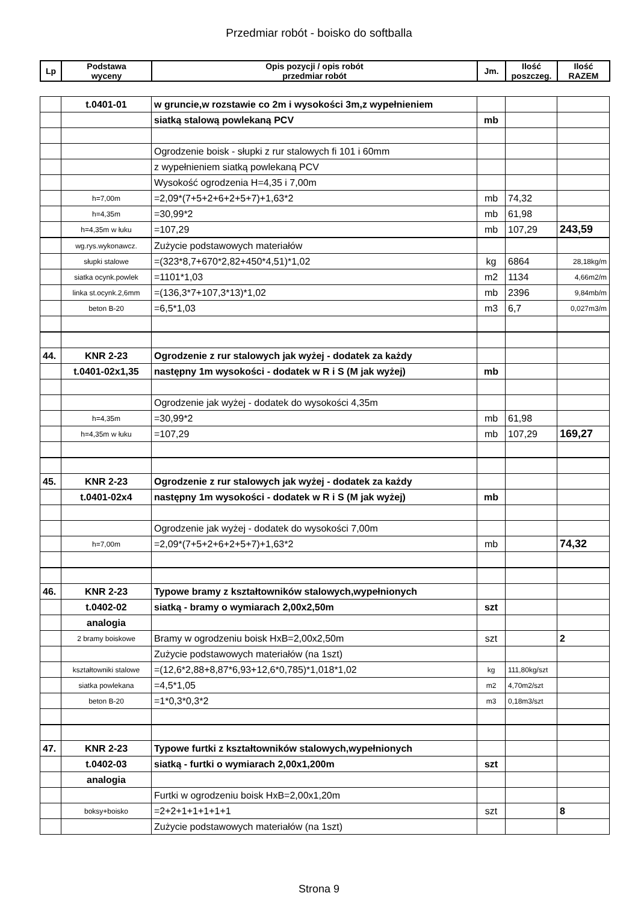Przedmiar robót - boisko do softballa
| Lp | Podstawa wyceny | Opis pozycji / opis robót przedmiar robót | Jm. | Ilość poszczeg. | Ilość RAZEM |
| --- | --- | --- | --- | --- | --- |
| | t.0401-01 | w gruncie,w rozstawie co 2m i wysokości 3m,z wypełnieniem | | | |
| | | siatką stalową powlekaną PCV | mb | | |
| | | Ogrodzenie boisk - słupki z rur stalowych fi 101 i 60mm | | | |
| | | z wypełnieniem siatką powlekaną PCV | | | |
| | | Wysokość ogrodzenia H=4,35 i 7,00m | | | |
| | h=7,00m | =2,09*(7+5+2+6+2+5+7)+1,63*2 | mb | 74,32 | |
| | h=4,35m | =30,99*2 | mb | 61,98 | |
| | h=4,35m w łuku | =107,29 | mb | 107,29 | 243,59 |
| | wg.rys.wykonawcz. | Zużycie podstawowych materiałów | | | |
| | słupki stalowe | =(323*8,7+670*2,82+450*4,51)*1,02 | kg | 6864 | 28,18kg/m |
| | siatka ocynk.powlek | =1101*1,03 | m2 | 1134 | 4,66m2/m |
| | linka st.ocynk.2,6mm | =(136,3*7+107,3*13)*1,02 | mb | 2396 | 9,84mb/m |
| | beton B-20 | =6,5*1,03 | m3 | 6,7 | 0,027m3/m |
| 44. | KNR 2-23 | Ogrodzenie z rur stalowych jak wyżej - dodatek za każdy | | | |
| | t.0401-02x1,35 | następny 1m wysokości - dodatek w R i S (M jak wyżej) | mb | | |
| | | Ogrodzenie jak wyżej - dodatek do wysokości 4,35m | | | |
| | h=4,35m | =30,99*2 | mb | 61,98 | |
| | h=4,35m w łuku | =107,29 | mb | 107,29 | 169,27 |
| 45. | KNR 2-23 | Ogrodzenie z rur stalowych jak wyżej - dodatek za każdy | | | |
| | t.0401-02x4 | następny 1m wysokości - dodatek w R i S (M jak wyżej) | mb | | |
| | | Ogrodzenie jak wyżej - dodatek do wysokości 7,00m | | | |
| | h=7,00m | =2,09*(7+5+2+6+2+5+7)+1,63*2 | mb | | 74,32 |
| 46. | KNR 2-23 | Typowe bramy z kształtowników stalowych,wypełnionych | | | |
| | t.0402-02 | siatką - bramy o wymiarach 2,00x2,50m | szt | | |
| | analogia | | | | |
| | 2 bramy boiskowe | Bramy w ogrodzeniu boisk HxB=2,00x2,50m | szt | | 2 |
| | | Zużycie podstawowych materiałów (na 1szt) | | | |
| | kształtowniki stalowe | =(12,6*2,88+8,87*6,93+12,6*0,785)*1,018*1,02 | kg | 111,80kg/szt | |
| | siatka powlekana | =4,5*1,05 | m2 | 4,70m2/szt | |
| | beton B-20 | =1*0,3*0,3*2 | m3 | 0,18m3/szt | |
| 47. | KNR 2-23 | Typowe furtki z kształtowników stalowych,wypełnionych | | | |
| | t.0402-03 | siatką - furtki o wymiarach 2,00x1,200m | szt | | |
| | analogia | | | | |
| | | Furtki w ogrodzeniu boisk HxB=2,00x1,20m | | | |
| | boksy+boisko | =2+2+1+1+1+1+1 | szt | | 8 |
| | | Zużycie podstawowych materiałów (na 1szt) | | | |
Strona 9